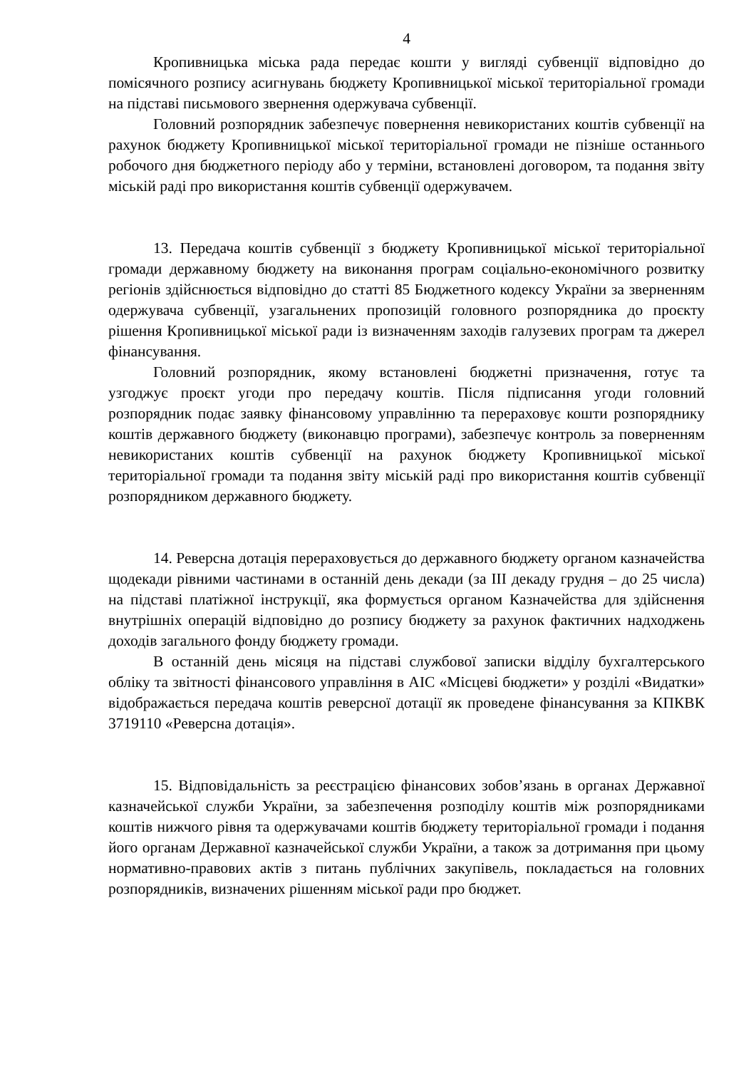4
Кропивницька міська рада передає кошти у вигляді субвенції відповідно до помісячного розпису асигнувань бюджету Кропивницької міської територіальної громади на підставі письмового звернення одержувача субвенції.
Головний розпорядник забезпечує повернення невикористаних коштів субвенції на рахунок бюджету Кропивницької міської територіальної громади не пізніше останнього робочого дня бюджетного періоду або у терміни, встановлені договором, та подання звіту міській раді про використання коштів субвенції одержувачем.
13. Передача коштів субвенції з бюджету Кропивницької міської територіальної громади державному бюджету на виконання програм соціально-економічного розвитку регіонів здійснюється відповідно до статті 85 Бюджетного кодексу України за зверненням одержувача субвенції, узагальнених пропозицій головного розпорядника до проєкту рішення Кропивницької міської ради із визначенням заходів галузевих програм та джерел фінансування.
Головний розпорядник, якому встановлені бюджетні призначення, готує та узгоджує проєкт угоди про передачу коштів. Після підписання угоди головний розпорядник подає заявку фінансовому управлінню та перераховує кошти розпоряднику коштів державного бюджету (виконавцю програми), забезпечує контроль за поверненням невикористаних коштів субвенції на рахунок бюджету Кропивницької міської територіальної громади та подання звіту міській раді про використання коштів субвенції розпорядником державного бюджету.
14. Реверсна дотація перераховується до державного бюджету органом казначейства щодекади рівними частинами в останній день декади (за III декаду грудня – до 25 числа) на підставі платіжної інструкції, яка формується органом Казначейства для здійснення внутрішніх операцій відповідно до розпису бюджету за рахунок фактичних надходжень доходів загального фонду бюджету громади.
В останній день місяця на підставі службової записки відділу бухгалтерського обліку та звітності фінансового управління в АІС «Місцеві бюджети» у розділі «Видатки» відображається передача коштів реверсної дотації як проведене фінансування за КПКВК 3719110 «Реверсна дотація».
15. Відповідальність за реєстрацією фінансових зобов’язань в органах Державної казначейської служби України, за забезпечення розподілу коштів між розпорядниками коштів нижчого рівня та одержувачами коштів бюджету територіальної громади і подання його органам Державної казначейської служби України, а також за дотримання при цьому нормативно-правових актів з питань публічних закупівель, покладається на головних розпорядників, визначених рішенням міської ради про бюджет.